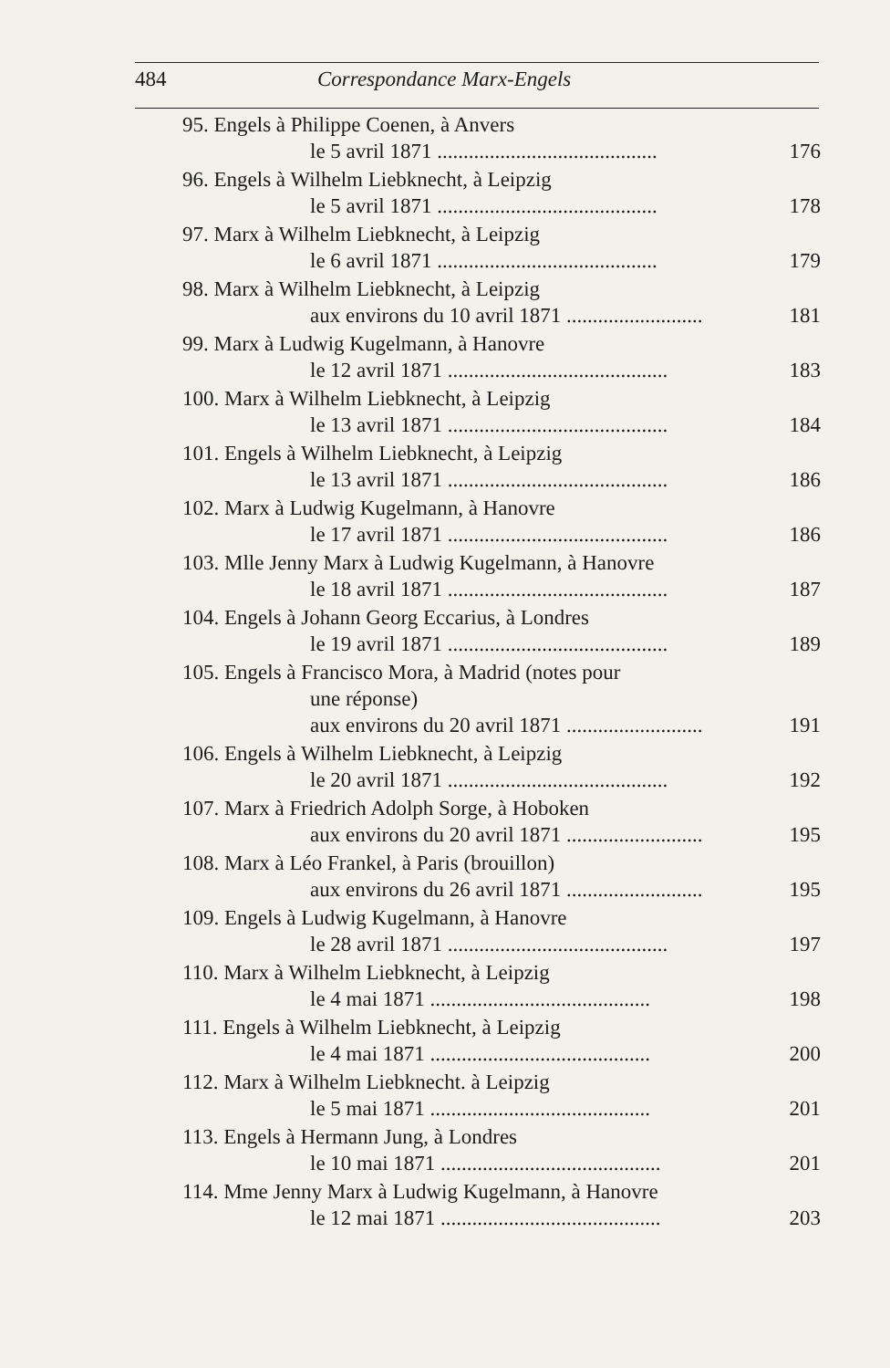484 Correspondance Marx-Engels
95. Engels à Philippe Coenen, à Anvers
le 5 avril 1871 .......................................... 176
96. Engels à Wilhelm Liebknecht, à Leipzig
le 5 avril 1871 .......................................... 178
97. Marx à Wilhelm Liebknecht, à Leipzig
le 6 avril 1871 .......................................... 179
98. Marx à Wilhelm Liebknecht, à Leipzig
aux environs du 10 avril 1871 .......................... 181
99. Marx à Ludwig Kugelmann, à Hanovre
le 12 avril 1871 .......................................... 183
100. Marx à Wilhelm Liebknecht, à Leipzig
le 13 avril 1871 .......................................... 184
101. Engels à Wilhelm Liebknecht, à Leipzig
le 13 avril 1871 .......................................... 186
102. Marx à Ludwig Kugelmann, à Hanovre
le 17 avril 1871 .......................................... 186
103. Mlle Jenny Marx à Ludwig Kugelmann, à Hanovre
le 18 avril 1871 .......................................... 187
104. Engels à Johann Georg Eccarius, à Londres
le 19 avril 1871 .......................................... 189
105. Engels à Francisco Mora, à Madrid (notes pour
une réponse)
aux environs du 20 avril 1871 .......................... 191
106. Engels à Wilhelm Liebknecht, à Leipzig
le 20 avril 1871 .......................................... 192
107. Marx à Friedrich Adolph Sorge, à Hoboken
aux environs du 20 avril 1871 .......................... 195
108. Marx à Léo Frankel, à Paris (brouillon)
aux environs du 26 avril 1871 .......................... 195
109. Engels à Ludwig Kugelmann, à Hanovre
le 28 avril 1871 .......................................... 197
110. Marx à Wilhelm Liebknecht, à Leipzig
le 4 mai 1871 .......................................... 198
111. Engels à Wilhelm Liebknecht, à Leipzig
le 4 mai 1871 .......................................... 200
112. Marx à Wilhelm Liebknecht. à Leipzig
le 5 mai 1871 .......................................... 201
113. Engels à Hermann Jung, à Londres
le 10 mai 1871 .......................................... 201
114. Mme Jenny Marx à Ludwig Kugelmann, à Hanovre
le 12 mai 1871 .......................................... 203